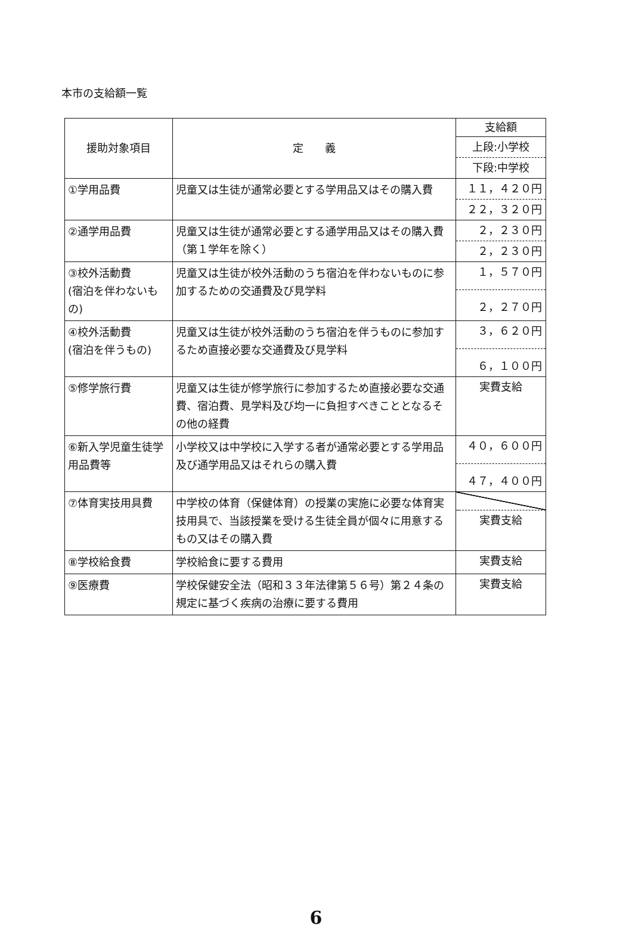本市の支給額一覧
| 援助対象項目 | 定 義 | 支給額 |
| --- | --- | --- |
| | | 上段:小学校 下段:中学校 |
| ①学用品費 | 児童又は生徒が通常必要とする学用品又はその購入費 | １１，４２０円 ２２，３２０円 |
| ②通学用品費 | 児童又は生徒が通常必要とする通学用品又はその購入費（第１学年を除く） | ２，２３０円 ２，２３０円 |
| ③校外活動費 (宿泊を伴わないもの) | 児童又は生徒が校外活動のうち宿泊を伴わないものに参加するための交通費及び見学料 | １，５７０円 ２，２７０円 |
| ④校外活動費 (宿泊を伴うもの) | 児童又は生徒が校外活動のうち宿泊を伴うものに参加するため直接必要な交通費及び見学料 | ３，６２０円 ６，１００円 |
| ⑤修学旅行費 | 児童又は生徒が修学旅行に参加するため直接必要な交通費、宿泊費、見学料及び均一に負担すべきこととなるその他の経費 | 実費支給 |
| ⑥新入学児童生徒学用品費等 | 小学校又は中学校に入学する者が通常必要とする学用品及び通学用品又はそれらの購入費 | ４０，６００円 ４７，４００円 |
| ⑦体育実技用具費 | 中学校の体育（保健体育）の授業の実施に必要な体育実技用具で、当該授業を受ける生徒全員が個々に用意するもの又はその購入費 | 実費支給 |
| ⑧学校給食費 | 学校給食に要する費用 | 実費支給 |
| ⑨医療費 | 学校保健安全法（昭和３３年法律第５６号）第２４条の規定に基づく疾病の治療に要する費用 | 実費支給 |
6